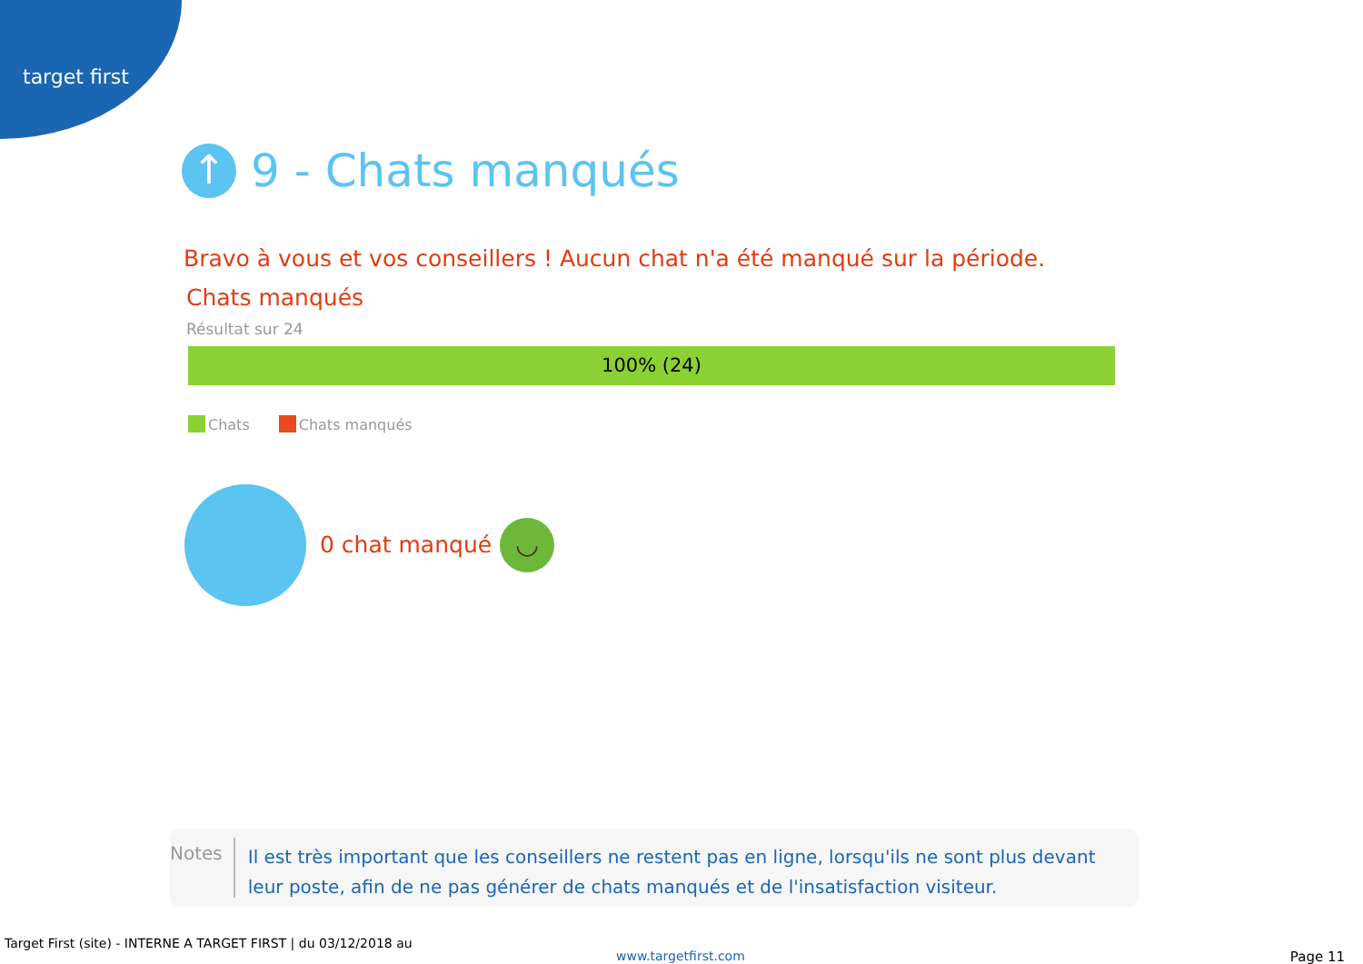target first
↑ 9 - Chats manqués
Bravo à vous et vos conseillers ! Aucun chat n'a été manqué sur la période.
Chats manqués
Résultat sur 24
100% (24)
Chats Chats manqués
0 chat manqué ◡
Notes
Il est très important que les conseillers ne restent pas en ligne, lorsqu'ils ne sont plus devant leur poste, afin de ne pas générer de chats manqués et de l'insatisfaction visiteur.
Target First (site) - INTERNE A TARGET FIRST | du 03/12/2018 au
www.targetfirst.com Page 11